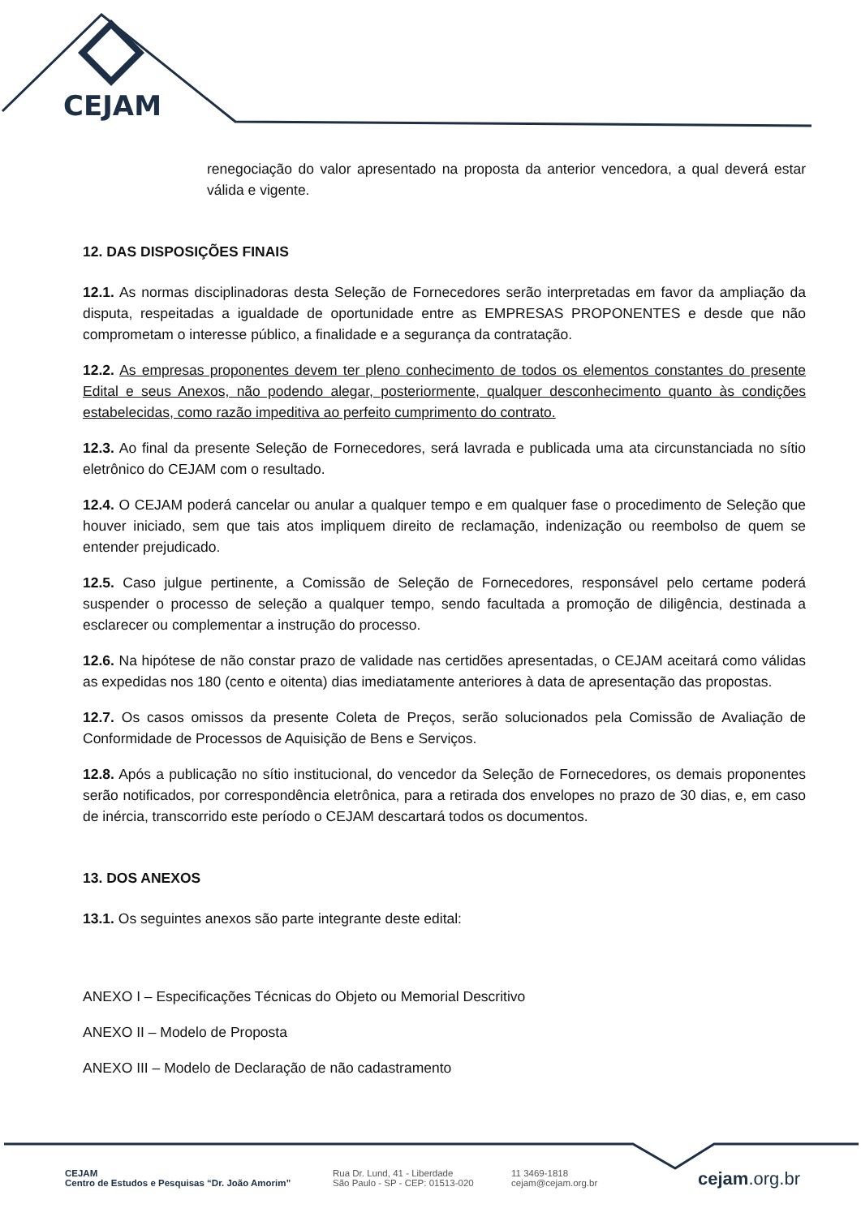CEJAM
renegociação do valor apresentado na proposta da anterior vencedora, a qual deverá estar válida e vigente.
12. DAS DISPOSIÇÕES FINAIS
12.1. As normas disciplinadoras desta Seleção de Fornecedores serão interpretadas em favor da ampliação da disputa, respeitadas a igualdade de oportunidade entre as EMPRESAS PROPONENTES e desde que não comprometam o interesse público, a finalidade e a segurança da contratação.
12.2. As empresas proponentes devem ter pleno conhecimento de todos os elementos constantes do presente Edital e seus Anexos, não podendo alegar, posteriormente, qualquer desconhecimento quanto às condições estabelecidas, como razão impeditiva ao perfeito cumprimento do contrato.
12.3. Ao final da presente Seleção de Fornecedores, será lavrada e publicada uma ata circunstanciada no sítio eletrônico do CEJAM com o resultado.
12.4. O CEJAM poderá cancelar ou anular a qualquer tempo e em qualquer fase o procedimento de Seleção que houver iniciado, sem que tais atos impliquem direito de reclamação, indenização ou reembolso de quem se entender prejudicado.
12.5. Caso julgue pertinente, a Comissão de Seleção de Fornecedores, responsável pelo certame poderá suspender o processo de seleção a qualquer tempo, sendo facultada a promoção de diligência, destinada a esclarecer ou complementar a instrução do processo.
12.6. Na hipótese de não constar prazo de validade nas certidões apresentadas, o CEJAM aceitará como válidas as expedidas nos 180 (cento e oitenta) dias imediatamente anteriores à data de apresentação das propostas.
12.7. Os casos omissos da presente Coleta de Preços, serão solucionados pela Comissão de Avaliação de Conformidade de Processos de Aquisição de Bens e Serviços.
12.8. Após a publicação no sítio institucional, do vencedor da Seleção de Fornecedores, os demais proponentes serão notificados, por correspondência eletrônica, para a retirada dos envelopes no prazo de 30 dias, e, em caso de inércia, transcorrido este período o CEJAM descartará todos os documentos.
13. DOS ANEXOS
13.1. Os seguintes anexos são parte integrante deste edital:
ANEXO I – Especificações Técnicas do Objeto ou Memorial Descritivo
ANEXO II – Modelo de Proposta
ANEXO III – Modelo de Declaração de não cadastramento
CEJAM
Centro de Estudos e Pesquisas “Dr. João Amorim”
Rua Dr. Lund, 41 - Liberdade
São Paulo - SP - CEP: 01513-020
11 3469-1818
cejam@cejam.org.br
cejam.org.br